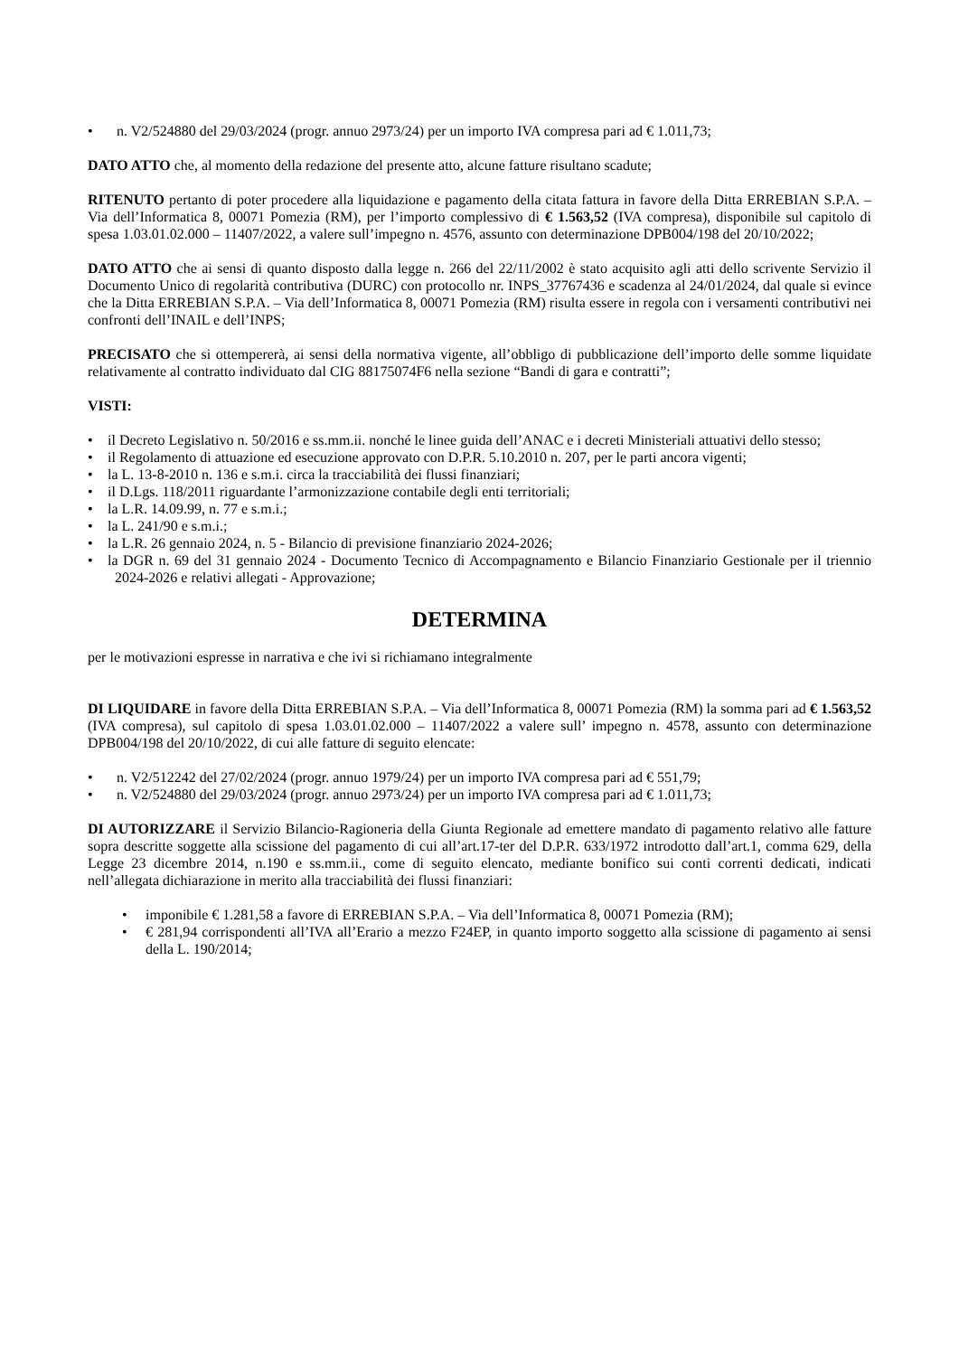• n. V2/524880 del 29/03/2024 (progr. annuo 2973/24) per un importo IVA compresa pari ad € 1.011,73;
DATO ATTO che, al momento della redazione del presente atto, alcune fatture risultano scadute;
RITENUTO pertanto di poter procedere alla liquidazione e pagamento della citata fattura in favore della Ditta ERREBIAN S.P.A. – Via dell’Informatica 8, 00071 Pomezia (RM), per l’importo complessivo di € 1.563,52 (IVA compresa), disponibile sul capitolo di spesa 1.03.01.02.000 – 11407/2022, a valere sull’impegno n. 4576, assunto con determinazione DPB004/198 del 20/10/2022;
DATO ATTO che ai sensi di quanto disposto dalla legge n. 266 del 22/11/2002 è stato acquisito agli atti dello scrivente Servizio il Documento Unico di regolarità contributiva (DURC) con protocollo nr. INPS_37767436 e scadenza al 24/01/2024, dal quale si evince che la Ditta ERREBIAN S.P.A. – Via dell’Informatica 8, 00071 Pomezia (RM) risulta essere in regola con i versamenti contributivi nei confronti dell’INAIL e dell’INPS;
PRECISATO che si ottempererà, ai sensi della normativa vigente, all’obbligo di pubblicazione dell’importo delle somme liquidate relativamente al contratto individuato dal CIG 88175074F6 nella sezione “Bandi di gara e contratti”;
VISTI:
• il Decreto Legislativo n. 50/2016 e ss.mm.ii. nonché le linee guida dell’ANAC e i decreti Ministeriali attuativi dello stesso;
• il Regolamento di attuazione ed esecuzione approvato con D.P.R. 5.10.2010 n. 207, per le parti ancora vigenti;
• la L. 13-8-2010 n. 136 e s.m.i. circa la tracciabilità dei flussi finanziari;
• il D.Lgs. 118/2011 riguardante l’armonizzazione contabile degli enti territoriali;
• la L.R. 14.09.99, n. 77 e s.m.i.;
• la L. 241/90 e s.m.i.;
• la L.R. 26 gennaio 2024, n. 5 - Bilancio di previsione finanziario 2024-2026;
• la DGR n. 69 del 31 gennaio 2024 - Documento Tecnico di Accompagnamento e Bilancio Finanziario Gestionale per il triennio 2024-2026 e relativi allegati - Approvazione;
DETERMINA
per le motivazioni espresse in narrativa e che ivi si richiamano integralmente
DI LIQUIDARE in favore della Ditta ERREBIAN S.P.A. – Via dell’Informatica 8, 00071 Pomezia (RM) la somma pari ad € 1.563,52 (IVA compresa), sul capitolo di spesa 1.03.01.02.000 – 11407/2022 a valere sull’ impegno n. 4578, assunto con determinazione DPB004/198 del 20/10/2022, di cui alle fatture di seguito elencate:
• n. V2/512242 del 27/02/2024 (progr. annuo 1979/24) per un importo IVA compresa pari ad € 551,79;
• n. V2/524880 del 29/03/2024 (progr. annuo 2973/24) per un importo IVA compresa pari ad € 1.011,73;
DI AUTORIZZARE il Servizio Bilancio-Ragioneria della Giunta Regionale ad emettere mandato di pagamento relativo alle fatture sopra descritte soggette alla scissione del pagamento di cui all’art.17-ter del D.P.R. 633/1972 introdotto dall’art.1, comma 629, della Legge 23 dicembre 2014, n.190 e ss.mm.ii., come di seguito elencato, mediante bonifico sui conti correnti dedicati, indicati nell’allegata dichiarazione in merito alla tracciabilità dei flussi finanziari:
• imponibile € 1.281,58 a favore di ERREBIAN S.P.A. – Via dell’Informatica 8, 00071 Pomezia (RM);
• € 281,94 corrispondenti all’IVA all’Erario a mezzo F24EP, in quanto importo soggetto alla scissione di pagamento ai sensi della L. 190/2014;